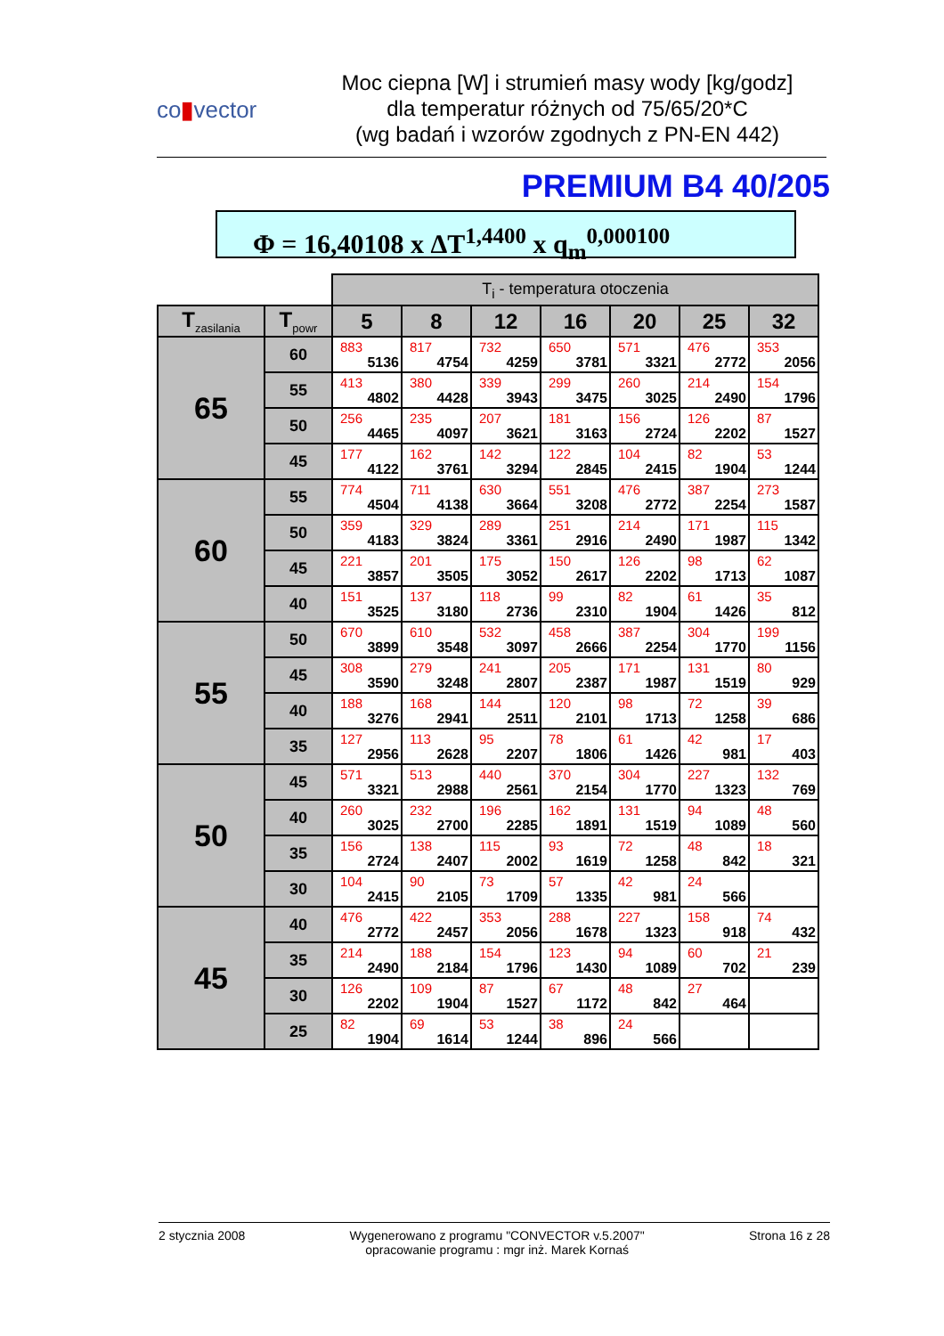co▮vector
Moc ciepna [W] i strumień masy wody [kg/godz]
dla temperatur różnych od 75/65/20*C
(wg badań i wzorów zgodnych z PN-EN 442)
PREMIUM B4 40/205
Φ = 16,40108 x ΔT<sup>1,4400</sup> x q<sub>m</sub><sup>0,000100</sup>
| | | T<sub>i</sub> - temperatura otoczenia | | | | | | |
| T<sub>zasilania</sub> | T<sub>powr</sub> | 5 | 8 | 12 | 16 | 20 | 25 | 32 |
| 65 | 60 | 883 5136 | 817 4754 | 732 4259 | 650 3781 | 571 3321 | 476 2772 | 353 2056 |
| | 55 | 413 4802 | 380 4428 | 339 3943 | 299 3475 | 260 3025 | 214 2490 | 154 1796 |
| | 50 | 256 4465 | 235 4097 | 207 3621 | 181 3163 | 156 2724 | 126 2202 | 87 1527 |
| | 45 | 177 4122 | 162 3761 | 142 3294 | 122 2845 | 104 2415 | 82 1904 | 53 1244 |
| 60 | 55 | 774 4504 | 711 4138 | 630 3664 | 551 3208 | 476 2772 | 387 2254 | 273 1587 |
| | 50 | 359 4183 | 329 3824 | 289 3361 | 251 2916 | 214 2490 | 171 1987 | 115 1342 |
| | 45 | 221 3857 | 201 3505 | 175 3052 | 150 2617 | 126 2202 | 98 1713 | 62 1087 |
| | 40 | 151 3525 | 137 3180 | 118 2736 | 99 2310 | 82 1904 | 61 1426 | 35 812 |
| 55 | 50 | 670 3899 | 610 3548 | 532 3097 | 458 2666 | 387 2254 | 304 1770 | 199 1156 |
| | 45 | 308 3590 | 279 3248 | 241 2807 | 205 2387 | 171 1987 | 131 1519 | 80 929 |
| | 40 | 188 3276 | 168 2941 | 144 2511 | 120 2101 | 98 1713 | 72 1258 | 39 686 |
| | 35 | 127 2956 | 113 2628 | 95 2207 | 78 1806 | 61 1426 | 42 981 | 17 403 |
| 50 | 45 | 571 3321 | 513 2988 | 440 2561 | 370 2154 | 304 1770 | 227 1323 | 132 769 |
| | 40 | 260 3025 | 232 2700 | 196 2285 | 162 1891 | 131 1519 | 94 1089 | 48 560 |
| | 35 | 156 2724 | 138 2407 | 115 2002 | 93 1619 | 72 1258 | 48 842 | 18 321 |
| | 30 | 104 2415 | 90 2105 | 73 1709 | 57 1335 | 42 981 | 24 566 | |
| 45 | 40 | 476 2772 | 422 2457 | 353 2056 | 288 1678 | 227 1323 | 158 918 | 74 432 |
| | 35 | 214 2490 | 188 2184 | 154 1796 | 123 1430 | 94 1089 | 60 702 | 21 239 |
| | 30 | 126 2202 | 109 1904 | 87 1527 | 67 1172 | 48 842 | 27 464 | |
| | 25 | 82 1904 | 69 1614 | 53 1244 | 38 896 | 24 566 | | |
2 stycznia 2008 Wygenerowano z programu "CONVECTOR v.5.2007"
opracowanie programu : mgr inż. Marek Kornaś
Strona 16 z 28